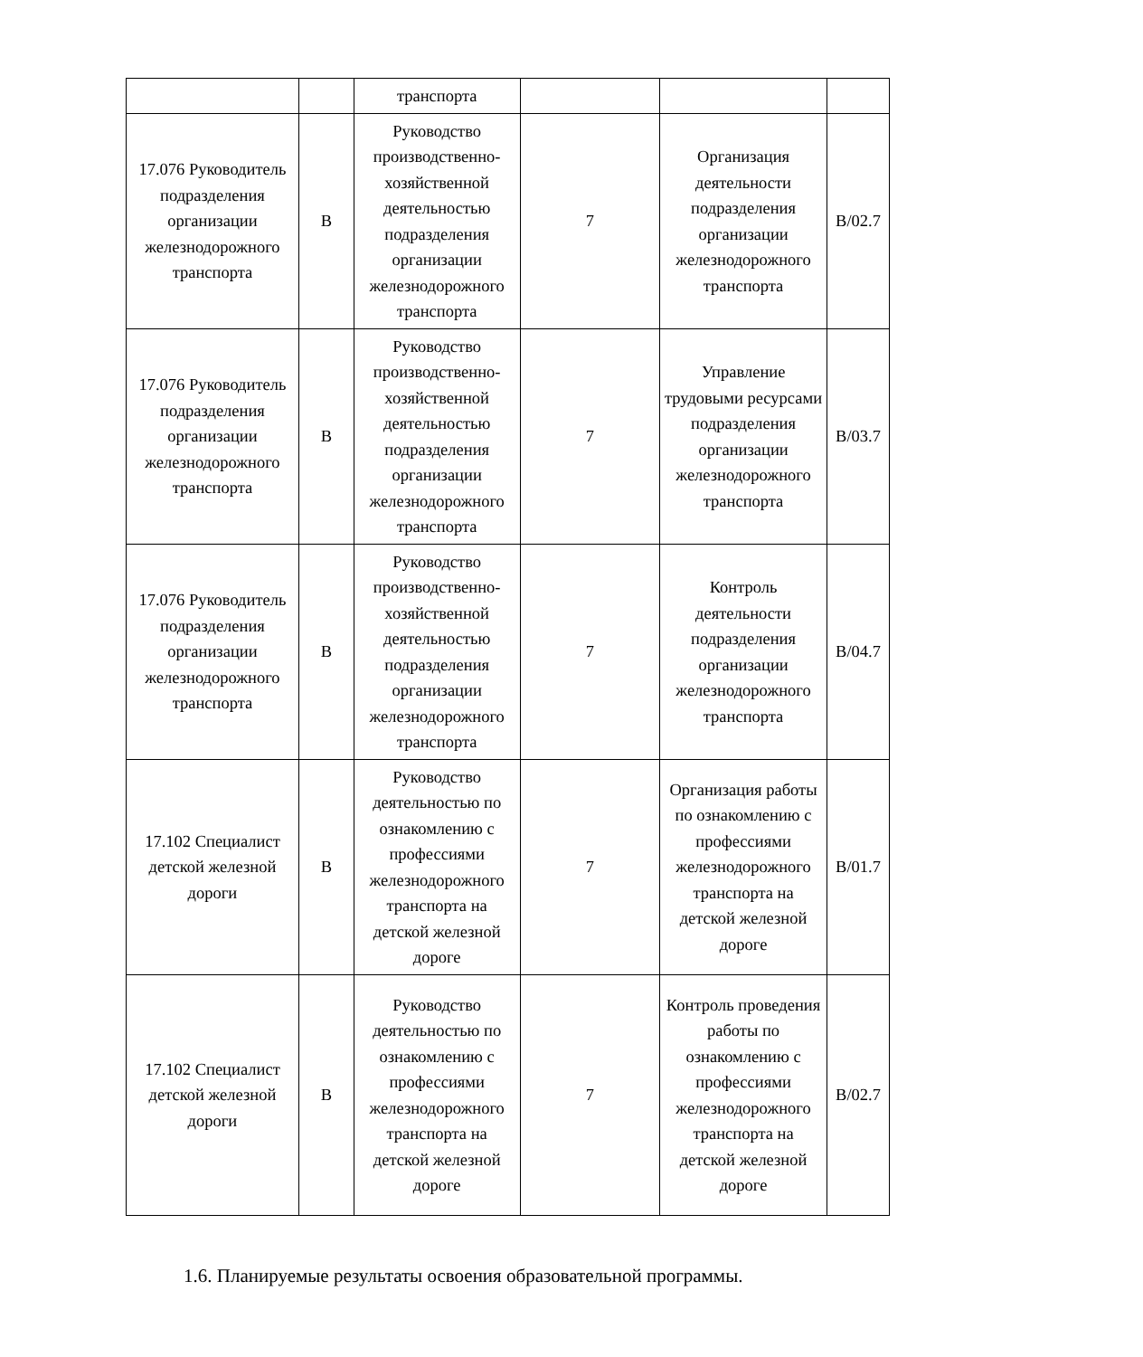| | | транспорта | | | |
| 17.076 Руководитель подразделения организации железнодорожного транспорта | B | Руководство производственно-хозяйственной деятельностью подразделения организации железнодорожного транспорта | 7 | Организация деятельности подразделения организации железнодорожного транспорта | B/02.7 |
| 17.076 Руководитель подразделения организации железнодорожного транспорта | B | Руководство производственно-хозяйственной деятельностью подразделения организации железнодорожного транспорта | 7 | Управление трудовыми ресурсами подразделения организации железнодорожного транспорта | B/03.7 |
| 17.076 Руководитель подразделения организации железнодорожного транспорта | B | Руководство производственно-хозяйственной деятельностью подразделения организации железнодорожного транспорта | 7 | Контроль деятельности подразделения организации железнодорожного транспорта | B/04.7 |
| 17.102 Специалист детской железной дороги | B | Руководство деятельностью по ознакомлению с профессиями железнодорожного транспорта на детской железной дороге | 7 | Организация работы по ознакомлению с профессиями железнодорожного транспорта на детской железной дороге | B/01.7 |
| 17.102 Специалист детской железной дороги | B | Руководство деятельностью по ознакомлению с профессиями железнодорожного транспорта на детской железной дороге | 7 | Контроль проведения работы по ознакомлению с профессиями железнодорожного транспорта на детской железной дороге | B/02.7 |
1.6. Планируемые результаты освоения образовательной программы.